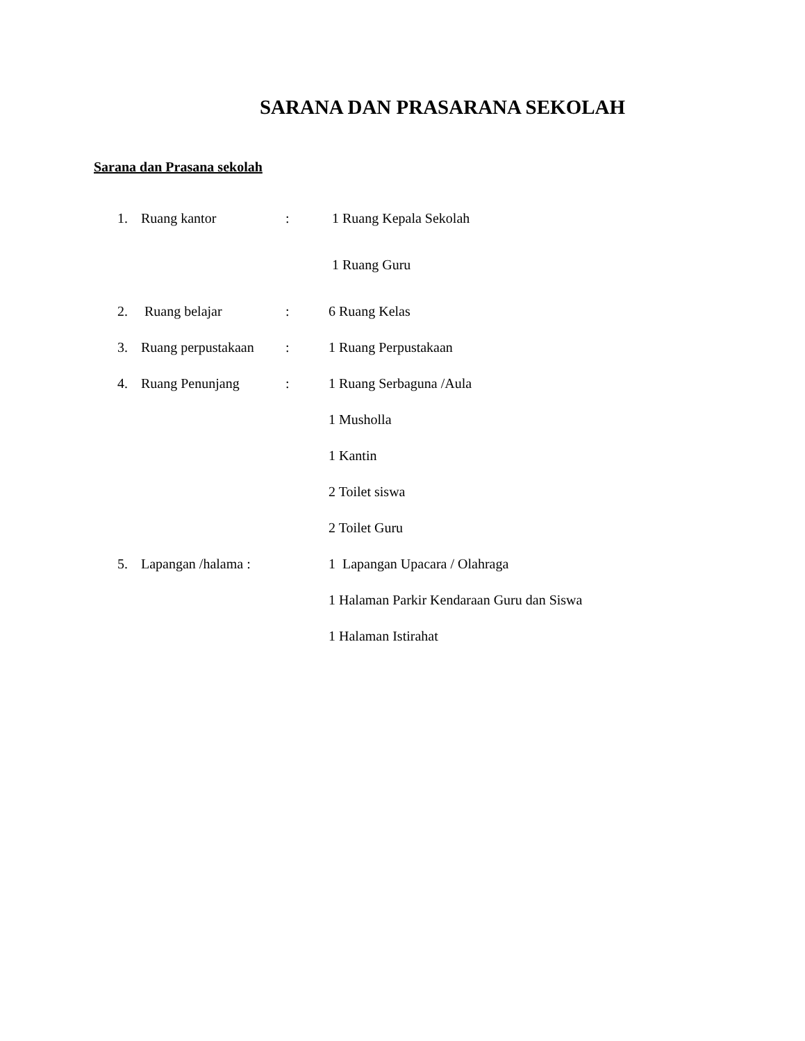SARANA DAN PRASARANA SEKOLAH
Sarana dan Prasana sekolah
1. Ruang kantor: 1 Ruang Kepala Sekolah
1 Ruang Guru
2. Ruang belajar: 6 Ruang Kelas
3. Ruang perpustakaan: 1 Ruang Perpustakaan
4. Ruang Penunjang: 1 Ruang Serbaguna /Aula
1 Musholla
1 Kantin
2 Toilet siswa
2 Toilet Guru
5. Lapangan /halama : 1 Lapangan Upacara / Olahraga
1 Halaman Parkir Kendaraan Guru dan Siswa
1 Halaman Istirahat